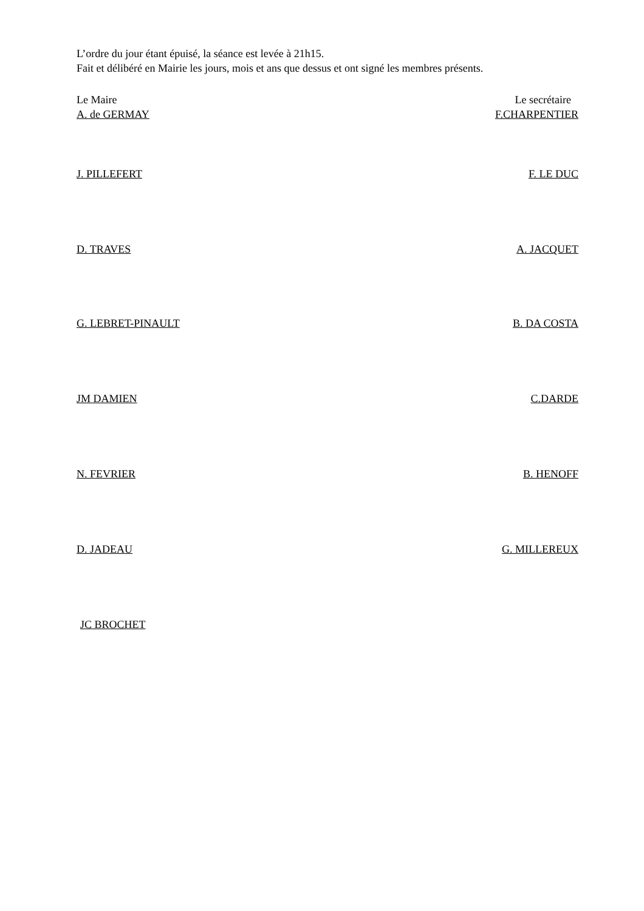L’ordre du jour étant épuisé, la séance est levée à 21h15.
Fait et délibéré en Mairie les jours, mois et ans que dessus et ont signé les membres présents.
Le Maire Le secrétaire
A. de GERMAY F.CHARPENTIER
J. PILLEFERT F. LE DUC
D. TRAVES A. JACQUET
G. LEBRET-PINAULT B. DA COSTA
JM DAMIEN C.DARDE
N. FEVRIER B. HENOFF
D. JADEAU G. MILLEREUX
JC BROCHET